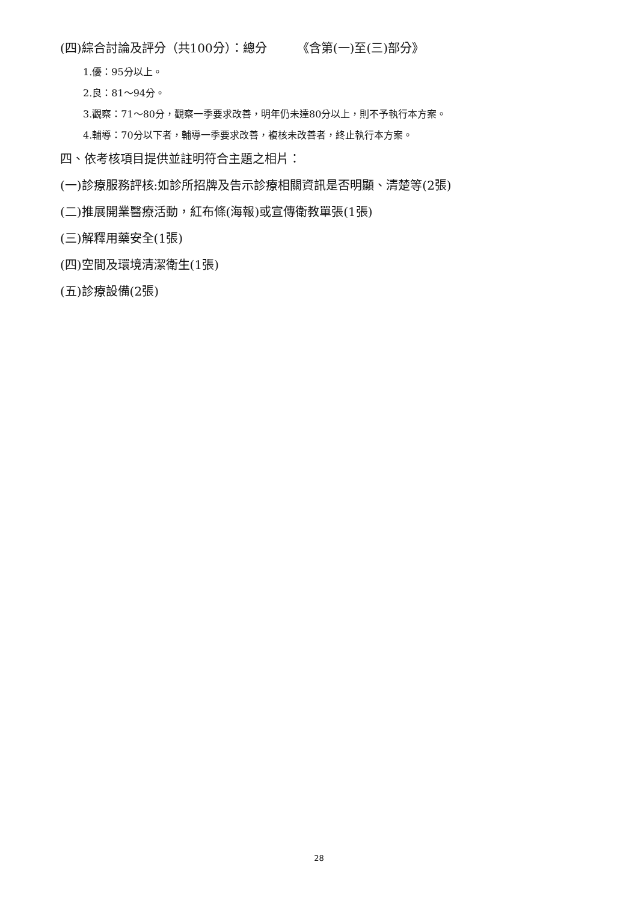(四)綜合討論及評分（共100分）：總分　　　《含第(一)至(三)部分》
1.優：95分以上。
2.良：81～94分。
3.觀察：71～80分，觀察一季要求改善，明年仍未達80分以上，則不予執行本方案。
4.輔導：70分以下者，輔導一季要求改善，複核未改善者，終止執行本方案。
四、依考核項目提供並註明符合主題之相片：
(一)診療服務評核:如診所招牌及告示診療相關資訊是否明顯、清楚等(2張)
(二)推展開業醫療活動，紅布條(海報)或宣傳衛教單張(1張)
(三)解釋用藥安全(1張)
(四)空間及環境清潔衛生(1張)
(五)診療設備(2張)
28